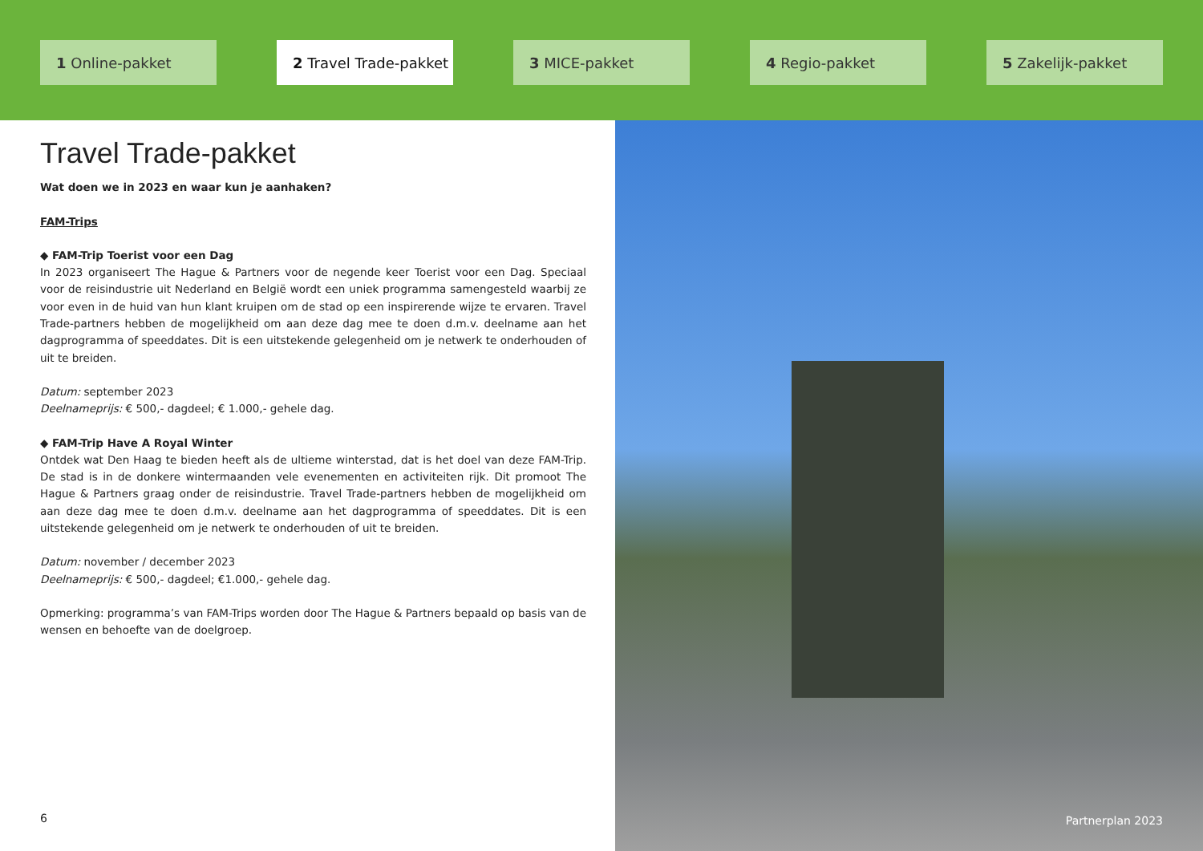1 Online-pakket 2 Travel Trade-pakket
3 MICE-pakket 4 Regio-pakket 5 Zakelijk-pakket
Travel Trade-pakket
Wat doen we in 2023 en waar kun je aanhaken?
FAM-Trips
◆ FAM-Trip Toerist voor een Dag
In 2023 organiseert The Hague & Partners voor de negende keer Toerist voor een Dag. Speciaal voor de reisindustrie uit Nederland en België wordt een uniek programma samengesteld waarbij ze voor even in de huid van hun klant kruipen om de stad op een inspirerende wijze te ervaren. Travel Trade-partners hebben de mogelijkheid om aan deze dag mee te doen d.m.v. deelname aan het dagprogramma of speeddates. Dit is een uitstekende gelegenheid om je netwerk te onderhouden of uit te breiden.
Datum: september 2023
Deelnameprijs: € 500,- dagdeel; € 1.000,- gehele dag.
◆ FAM-Trip Have A Royal Winter
Ontdek wat Den Haag te bieden heeft als de ultieme winterstad, dat is het doel van deze FAM-Trip. De stad is in de donkere wintermaanden vele evenementen en activiteiten rijk. Dit promoot The Hague & Partners graag onder de reisindustrie. Travel Trade-partners hebben de mogelijkheid om aan deze dag mee te doen d.m.v. deelname aan het dagprogramma of speeddates. Dit is een uitstekende gelegenheid om je netwerk te onderhouden of uit te breiden.
Datum: november / december 2023
Deelnameprijs: € 500,- dagdeel; €1.000,- gehele dag.
Opmerking: programma’s van FAM-Trips worden door The Hague & Partners bepaald op basis van de wensen en behoefte van de doelgroep.
6
Partnerplan 2023